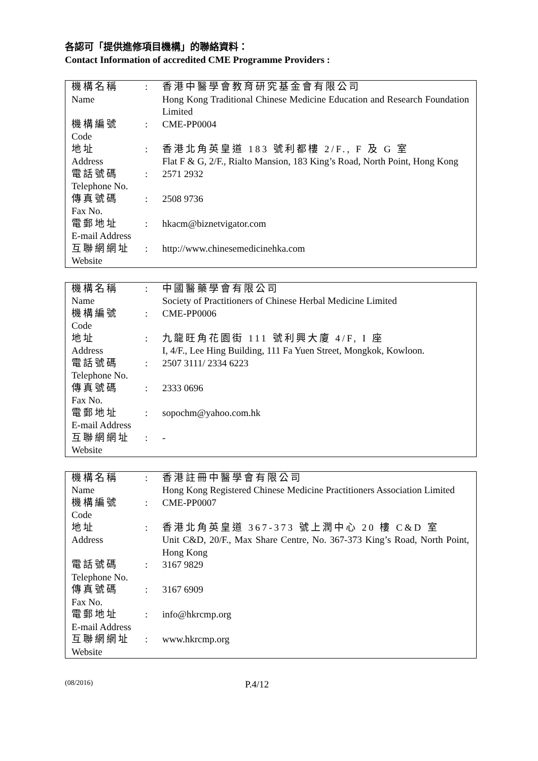各認可「提供進修項目機構」的聯絡資料：
Contact Information of accredited CME Programme Providers :
| 機構名稱 Name | : | 香港中醫學會教育研究基金會有限公司 Hong Kong Traditional Chinese Medicine Education and Research Foundation Limited |
| 機構編號 Code | : | CME-PP0004 |
| 地址 Address | : | 香港北角英皇道 183 號利都樓 2/F., F 及 G 室 Flat F & G, 2/F., Rialto Mansion, 183 King’s Road, North Point, Hong Kong |
| 電話號碼 Telephone No. | : | 2571 2932 |
| 傳真號碼 Fax No. | : | 2508 9736 |
| 電郵地址 E-mail Address | : | hkacm@biznetvigator.com |
| 互聯網網址 Website | : | http://www.chinesemedicinehka.com |
| 機構名稱 Name | : | 中國醫藥學會有限公司 Society of Practitioners of Chinese Herbal Medicine Limited |
| 機構編號 Code | : | CME-PP0006 |
| 地址 Address | : | 九龍旺角花園街 111 號利興大廈 4/F, I 座 I, 4/F., Lee Hing Building, 111 Fa Yuen Street, Mongkok, Kowloon. |
| 電話號碼 Telephone No. | : | 2507 3111/ 2334 6223 |
| 傳真號碼 Fax No. | : | 2333 0696 |
| 電郵地址 E-mail Address | : | sopochm@yahoo.com.hk |
| 互聯網網址 Website | : | - |
| 機構名稱 Name | : | 香港註冊中醫學會有限公司 Hong Kong Registered Chinese Medicine Practitioners Association Limited |
| 機構編號 Code | : | CME-PP0007 |
| 地址 Address | : | 香港北角英皇道 367-373 號上潤中心 20 樓 C&D 室 Unit C&D, 20/F., Max Share Centre, No. 367-373 King’s Road, North Point, Hong Kong |
| 電話號碼 Telephone No. | : | 3167 9829 |
| 傳真號碼 Fax No. | : | 3167 6909 |
| 電郵地址 E-mail Address | : | info@hkrcmp.org |
| 互聯網網址 Website | : | www.hkrcmp.org |
(08/2016) P.4/12